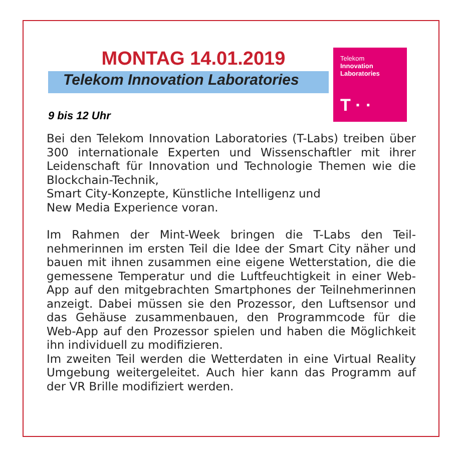MONTAG 14.01.2019
Telekom Innovation Laboratories
Telekom
Innovation
Laboratories
T · ·
9 bis 12 Uhr
Bei den Telekom Innovation Laboratories (T-Labs) treiben über 300 internationale Experten und Wissenschaftler mit ihrer Leidenschaft für Innovation und Technologie Themen wie die Blockchain-Technik,
Smart City-Konzepte, Künstliche Intelligenz und
New Media Experience voran.
Im Rahmen der Mint-Week bringen die T-Labs den Teil­nehmerinnen im ersten Teil die Idee der Smart City näher und bauen mit ihnen zusammen eine eigene Wetterstation, die die gemessene Temperatur und die Luftfeuchtigkeit in einer Web-App auf den mitgebrach­ten Smartphones der Teilnehmerinnen anzeigt. Dabei müssen sie den Prozessor, den Luftsensor und das Gehäuse zusammenbauen, den Programmcode für die Web-App auf den Prozessor spielen und haben die Möglichkeit ihn individuell zu modifizieren.
Im zweiten Teil werden die Wetterdaten in eine Virtual Reality Umgebung weitergeleitet. Auch hier kann das Programm auf der VR Brille modifiziert werden.